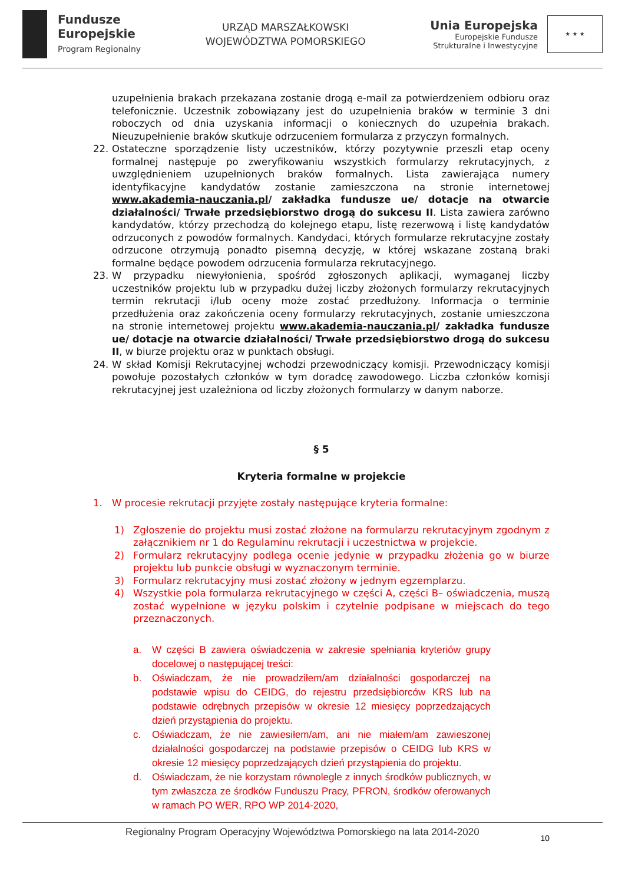Fundusze
Europejskie
Program Regionalny
URZĄD MARSZAŁKOWSKI
WOJEWÓDZTWA POMORSKIEGO
Unia Europejska
Europejskie Fundusze
Strukturalne i Inwestycyjne
★ ★ ★
uzupełnienia brakach przekazana zostanie drogą e-mail za potwierdzeniem odbioru oraz telefonicznie. Uczestnik zobowiązany jest do uzupełnienia braków w terminie 3 dni roboczych od dnia uzyskania informacji o koniecznych do uzupełnia brakach. Nieuzupełnienie braków skutkuje odrzuceniem formularza z przyczyn formalnych.
22. Ostateczne sporządzenie listy uczestników, którzy pozytywnie przeszli etap oceny formalnej następuje po zweryfikowaniu wszystkich formularzy rekrutacyjnych, z uwzględnieniem uzupełnionych braków formalnych. Lista zawierająca numery identyfikacyjne kandydatów zostanie zamieszczona na stronie internetowej www.akademia-nauczania.pl/ zakładka fundusze ue/ dotacje na otwarcie działalności/ Trwałe przedsiębiorstwo drogą do sukcesu II. Lista zawiera zarówno kandydatów, którzy przechodzą do kolejnego etapu, listę rezerwową i listę kandydatów odrzuconych z powodów formalnych. Kandydaci, których formularze rekrutacyjne zostały odrzucone otrzymują ponadto pisemną decyzję, w której wskazane zostaną braki formalne będące powodem odrzucenia formularza rekrutacyjnego.
23. W przypadku niewyłonienia, spośród zgłoszonych aplikacji, wymaganej liczby uczestników projektu lub w przypadku dużej liczby złożonych formularzy rekrutacyjnych termin rekrutacji i/lub oceny może zostać przedłużony. Informacja o terminie przedłużenia oraz zakończenia oceny formularzy rekrutacyjnych, zostanie umieszczona na stronie internetowej projektu www.akademia-nauczania.pl/ zakładka fundusze ue/ dotacje na otwarcie działalności/ Trwałe przedsiębiorstwo drogą do sukcesu II, w biurze projektu oraz w punktach obsługi.
24. W skład Komisji Rekrutacyjnej wchodzi przewodniczący komisji. Przewodniczący komisji powołuje pozostałych członków w tym doradcę zawodowego. Liczba członków komisji rekrutacyjnej jest uzależniona od liczby złożonych formularzy w danym naborze.
§ 5
Kryteria formalne w projekcie
1. W procesie rekrutacji przyjęte zostały następujące kryteria formalne:
1) Zgłoszenie do projektu musi zostać złożone na formularzu rekrutacyjnym zgodnym z załącznikiem nr 1 do Regulaminu rekrutacji i uczestnictwa w projekcie.
2) Formularz rekrutacyjny podlega ocenie jedynie w przypadku złożenia go w biurze projektu lub punkcie obsługi w wyznaczonym terminie.
3) Formularz rekrutacyjny musi zostać złożony w jednym egzemplarzu.
4) Wszystkie pola formularza rekrutacyjnego w części A, części B– oświadczenia, muszą zostać wypełnione w języku polskim i czytelnie podpisane w miejscach do tego przeznaczonych.
a. W części B zawiera oświadczenia w zakresie spełniania kryteriów grupy docelowej o następującej treści:
b. Oświadczam, że nie prowadziłem/am działalności gospodarczej na podstawie wpisu do CEIDG, do rejestru przedsiębiorców KRS lub na podstawie odrębnych przepisów w okresie 12 miesięcy poprzedzających dzień przystąpienia do projektu.
c. Oświadczam, że nie zawiesiłem/am, ani nie miałem/am zawieszonej działalności gospodarczej na podstawie przepisów o CEIDG lub KRS w okresie 12 miesięcy poprzedzających dzień przystąpienia do projektu.
d. Oświadczam, że nie korzystam równolegle z innych środków publicznych, w tym zwłaszcza ze środków Funduszu Pracy, PFRON, środków oferowanych w ramach PO WER, RPO WP 2014-2020,
Regionalny Program Operacyjny Województwa Pomorskiego na lata 2014-2020
10